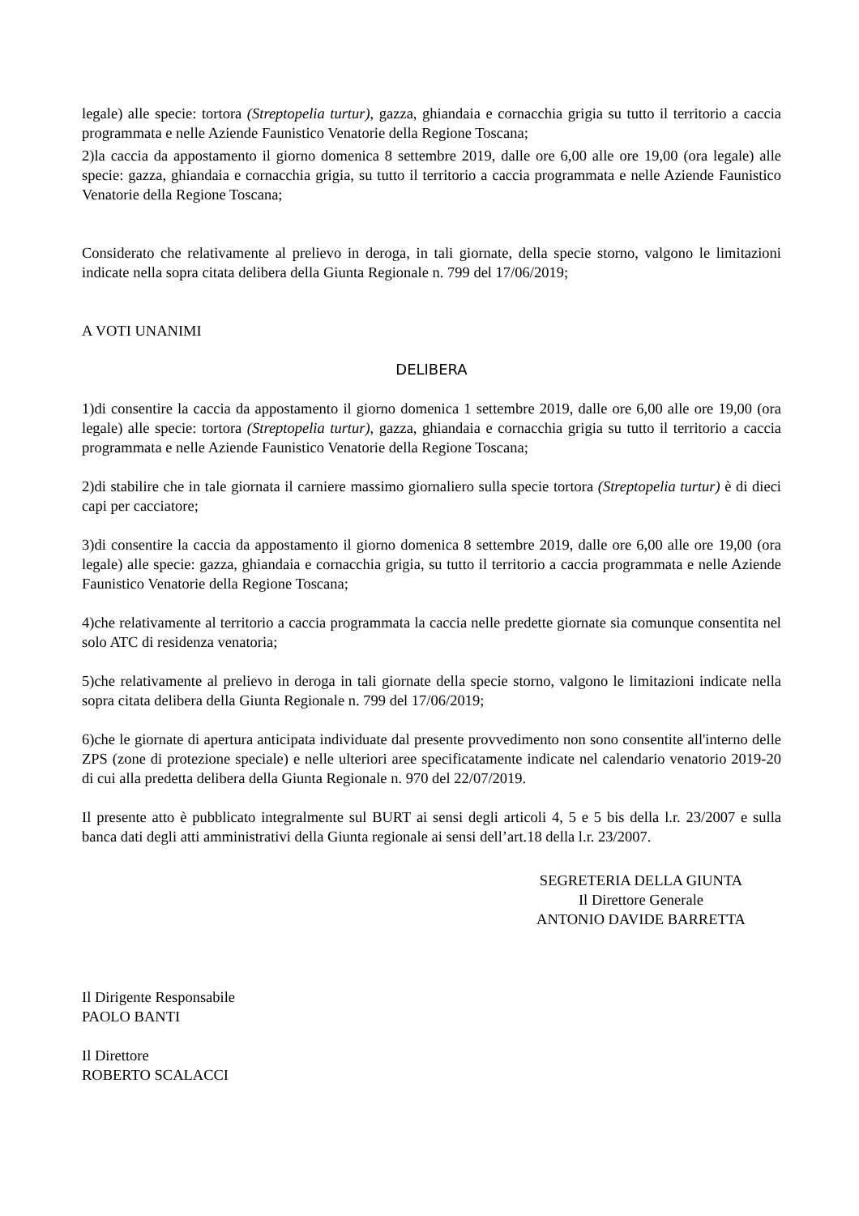legale) alle specie: tortora (Streptopelia turtur), gazza, ghiandaia e cornacchia grigia su tutto il territorio a caccia programmata e nelle Aziende Faunistico Venatorie della Regione Toscana;
2)la caccia da appostamento il giorno domenica 8 settembre 2019, dalle ore 6,00 alle ore 19,00 (ora legale) alle specie: gazza, ghiandaia e cornacchia grigia, su tutto il territorio a caccia programmata e nelle Aziende Faunistico Venatorie della Regione Toscana;
Considerato che relativamente al prelievo in deroga, in tali giornate, della specie storno, valgono le limitazioni indicate nella sopra citata delibera della Giunta Regionale n. 799 del 17/06/2019;
A VOTI UNANIMI
DELIBERA
1)di consentire la caccia da appostamento il giorno domenica 1 settembre 2019, dalle ore 6,00 alle ore 19,00 (ora legale) alle specie: tortora (Streptopelia turtur), gazza, ghiandaia e cornacchia grigia su tutto il territorio a caccia programmata e nelle Aziende Faunistico Venatorie della Regione Toscana;
2)di stabilire che in tale giornata il carniere massimo giornaliero sulla specie tortora (Streptopelia turtur) è di dieci capi per cacciatore;
3)di consentire la caccia da appostamento il giorno domenica 8 settembre 2019, dalle ore 6,00 alle ore 19,00 (ora legale) alle specie: gazza, ghiandaia e cornacchia grigia, su tutto il territorio a caccia programmata e nelle Aziende Faunistico Venatorie della Regione Toscana;
4)che relativamente al territorio a caccia programmata la caccia nelle predette giornate sia comunque consentita nel solo ATC di residenza venatoria;
5)che relativamente al prelievo in deroga in tali giornate della specie storno, valgono le limitazioni indicate nella sopra citata delibera della Giunta Regionale n. 799 del 17/06/2019;
6)che le giornate di apertura anticipata individuate dal presente provvedimento non sono consentite all'interno delle ZPS (zone di protezione speciale) e nelle ulteriori aree specificatamente indicate nel calendario venatorio 2019-20 di cui alla predetta delibera della Giunta Regionale n. 970 del 22/07/2019.
Il presente atto è pubblicato integralmente sul BURT ai sensi degli articoli 4, 5 e 5 bis della l.r. 23/2007 e sulla banca dati degli atti amministrativi della Giunta regionale ai sensi dell’art.18 della l.r. 23/2007.
SEGRETERIA DELLA GIUNTA
Il Direttore Generale
ANTONIO DAVIDE BARRETTA
Il Dirigente Responsabile
PAOLO BANTI
Il Direttore
ROBERTO SCALACCI